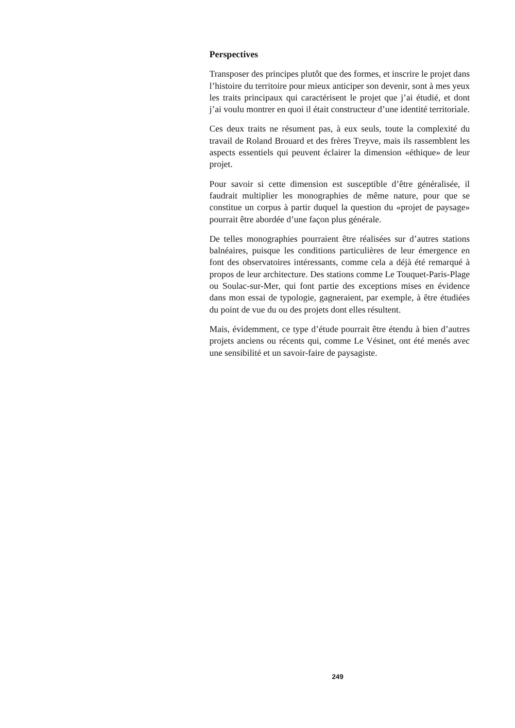Perspectives
Transposer des principes plutôt que des formes, et inscrire le projet dans l’histoire du territoire pour mieux anticiper son devenir, sont à mes yeux les traits principaux qui caractérisent le projet que j’ai étudié, et dont j’ai voulu montrer en quoi il était constructeur d’une identité territoriale.
Ces deux traits ne résument pas, à eux seuls, toute la complexité du travail de Roland Brouard et des frères Treyve, mais ils rassemblent les aspects essentiels qui peuvent éclairer la dimension «éthique» de leur projet.
Pour savoir si cette dimension est susceptible d’être généralisée, il faudrait multiplier les monographies de même nature, pour que se constitue un corpus à partir duquel la question du «projet de paysage» pourrait être abordée d’une façon plus générale.
De telles monographies pourraient être réalisées sur d’autres stations balnéaires, puisque les conditions particulières de leur émergence en font des observatoires intéressants, comme cela a déjà été remarqué à propos de leur architecture. Des stations comme Le Touquet-Paris-Plage ou Soulac-sur-Mer, qui font partie des exceptions mises en évidence dans mon essai de typologie, gagneraient, par exemple, à être étudiées du point de vue du ou des projets dont elles résultent.
Mais, évidemment, ce type d’étude pourrait être étendu à bien d’autres projets anciens ou récents qui, comme Le Vésinet, ont été menés avec une sensibilité et un savoir-faire de paysagiste.
249